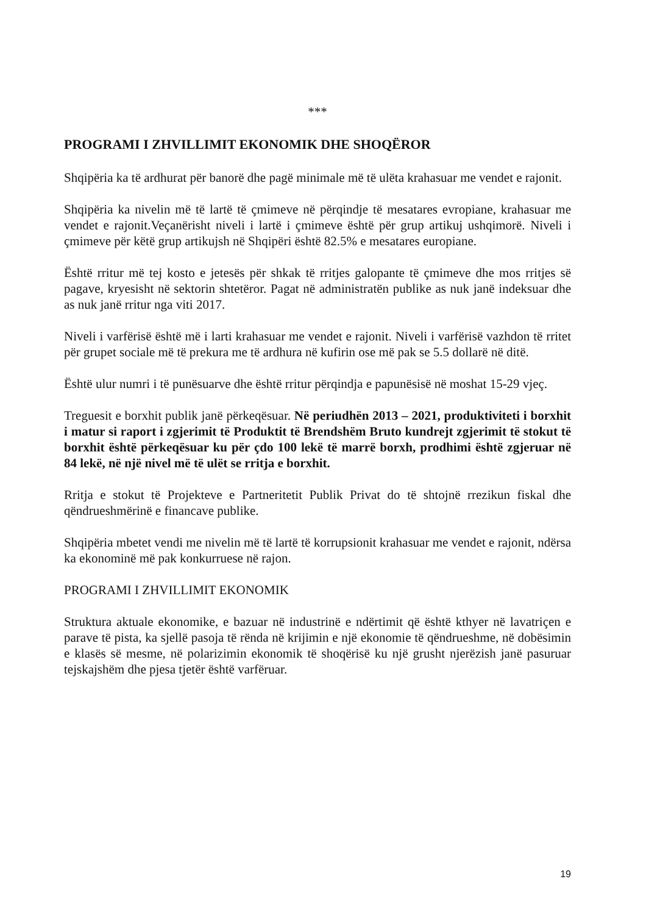***
PROGRAMI I ZHVILLIMIT EKONOMIK DHE SHOQËROR
Shqipëria ka të ardhurat për banorë dhe pagë minimale më të ulëta krahasuar me vendet e rajonit.
Shqipëria ka nivelin më të lartë të çmimeve në përqindje të mesatares evropiane, krahasuar me vendet e rajonit.Veçanërisht niveli i lartë i çmimeve është për grup artikuj ushqimorë. Niveli i çmimeve për këtë grup artikujsh në Shqipëri është 82.5% e mesatares europiane.
Është rritur më tej kosto e jetesës për shkak të rritjes galopante të çmimeve dhe mos rritjes së pagave, kryesisht në sektorin shtetëror. Pagat në administratën publike as nuk janë indeksuar dhe as nuk janë rritur nga viti 2017.
Niveli i varfërisë është më i larti krahasuar me vendet e rajonit. Niveli i varfërisë vazhdon të rritet për grupet sociale më të prekura me të ardhura në kufirin ose më pak se 5.5 dollarë në ditë.
Është ulur numri i të punësuarve dhe është rritur përqindja e papunësisë në moshat 15-29 vjeç.
Treguesit e borxhit publik janë përkeqësuar. Në periudhën 2013 – 2021, produktiviteti i borxhit i matur si raport i zgjerimit të Produktit të Brendshëm Bruto kundrejt zgjerimit të stokut të borxhit është përkeqësuar ku për çdo 100 lekë të marrë borxh, prodhimi është zgjeruar në 84 lekë, në një nivel më të ulët se rritja e borxhit.
Rritja e stokut të Projekteve e Partneritetit Publik Privat do të shtojnë rrezikun fiskal dhe qëndrueshmërinë e financave publike.
Shqipëria mbetet vendi me nivelin më të lartë të korrupsionit krahasuar me vendet e rajonit, ndërsa ka ekonominë më pak konkurruese në rajon.
PROGRAMI I ZHVILLIMIT EKONOMIK
Struktura aktuale ekonomike, e bazuar në industrinë e ndërtimit që është kthyer në lavatriçen e parave të pista, ka sjellë pasoja të rënda në krijimin e një ekonomie të qëndrueshme, në dobësimin e klasës së mesme, në polarizimin ekonomik të shoqërisë ku një grusht njerëzish janë pasuruar tejskajshëm dhe pjesa tjetër është varfëruar.
19